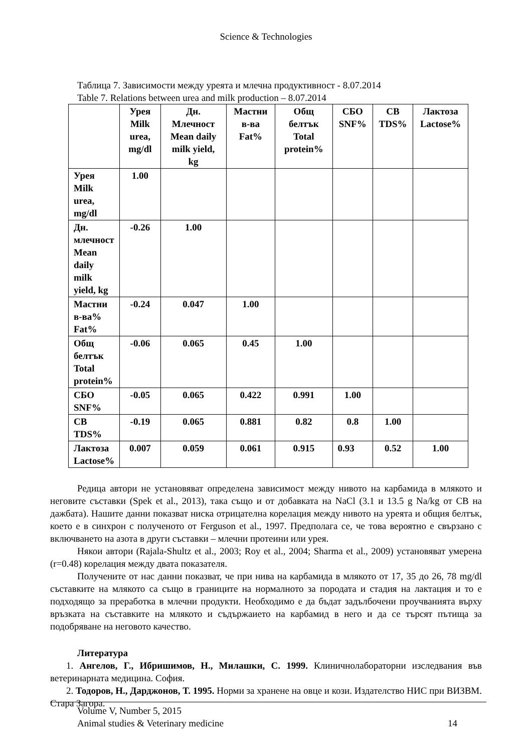Science & Technologies
Таблица 7. Зависимости между уреята и млечна продуктивност - 8.07.2014
Table 7. Relations between urea and milk production – 8.07.2014
| | Урея Milk urea, mg/dl | Дн. Млечност Mean daily milk yield, kg | Мастни в-ва Fat% | Общ белтък Total protein% | СБО SNF% | СВ TDS% | Лактоза Lactose% |
| --- | --- | --- | --- | --- | --- | --- | --- |
| Урея Milk urea, mg/dl | 1.00 | | | | | | |
| Дн. млечност Mean daily milk yield, kg | -0.26 | 1.00 | | | | | |
| Мастни в-ва% Fat% | -0.24 | 0.047 | 1.00 | | | | |
| Общ белтък Total protein% | -0.06 | 0.065 | 0.45 | 1.00 | | | |
| СБО SNF% | -0.05 | 0.065 | 0.422 | 0.991 | 1.00 | | |
| СВ TDS% | -0.19 | 0.065 | 0.881 | 0.82 | 0.8 | 1.00 | |
| Лактоза Lactose% | 0.007 | 0.059 | 0.061 | 0.915 | 0.93 | 0.52 | 1.00 |
Редица автори не установяват определена зависимост между нивото на карбамида в млякото и неговите съставки (Spek et al., 2013), така също и от добавката на NaCl (3.1 и 13.5 g Na/kg от СВ на дажбата). Нашите данни показват ниска отрицателна корелация между нивото на уреята и общия белтък, което е в синхрон с полученото от Ferguson et al., 1997. Предполага се, че това вероятно е свързано с включването на азота в други съставки – млечни протеини или урея.
Някои автори (Rajala-Shultz et al., 2003; Roy et al., 2004; Sharma et al., 2009) установяват умерена (r=0.48) корелация между двата показателя.
Получените от нас данни показват, че при нива на карбамида в млякото от 17, 35 до 26, 78 mg/dl съставките на млякото са също в границите на нормалното за породата и стадия на лактация и то е подходящо за преработка в млечни продукти. Необходимо е да бъдат задълбочени проучванията върху връзката на съставките на млякото и съдържаието на карбамид в него и да се търсят пътища за подобряване на неговото качество.
Литература
1. Ангелов, Г., Ибришимов, Н., Милашки, С. 1999. Клиничнолабораторни изследвания във ветеринарната медицина. София.
2. Тодоров, Н., Дарджонов, Т. 1995. Норми за хранене на овце и кози. Издателство НИС при ВИЗВМ. Стара Загора.
Volume V, Number 5, 2015
Animal studies & Veterinary medicine 14